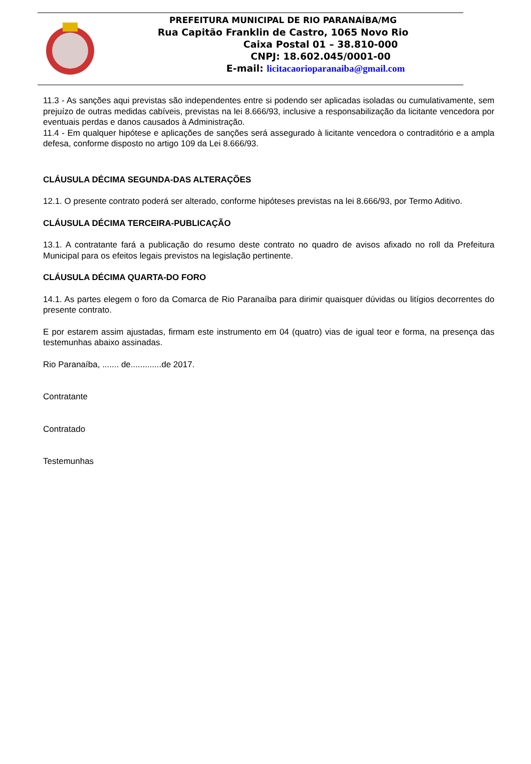PREFEITURA MUNICIPAL DE RIO PARANAÍBA/MG
Rua Capitão Franklin de Castro, 1065 Novo Rio
Caixa Postal 01 – 38.810-000
CNPJ: 18.602.045/0001-00
E-mail: licitacaorioparanaiba@gmail.com
11.3 - As sanções aqui previstas são independentes entre si podendo ser aplicadas isoladas ou cumulativamente, sem prejuízo de outras medidas cabíveis, previstas na lei 8.666/93, inclusive a responsabilização da licitante vencedora por eventuais perdas e danos causados à Administração.
11.4 - Em qualquer hipótese e aplicações de sanções será assegurado à licitante vencedora o contraditório e a ampla defesa, conforme disposto no artigo 109 da Lei 8.666/93.
CLÁUSULA DÉCIMA SEGUNDA-DAS ALTERAÇÕES
12.1. O presente contrato poderá ser alterado, conforme hipóteses previstas na lei 8.666/93, por Termo Aditivo.
CLÁUSULA DÉCIMA TERCEIRA-PUBLICAÇÃO
13.1. A contratante fará a publicação do resumo deste contrato no quadro de avisos afixado no roll da Prefeitura Municipal para os efeitos legais previstos na legislação pertinente.
CLÁUSULA DÉCIMA QUARTA-DO FORO
14.1. As partes elegem o foro da Comarca de Rio Paranaíba para dirimir quaisquer dúvidas ou litígios decorrentes do presente contrato.
E por estarem assim ajustadas, firmam este instrumento em 04 (quatro) vias de igual teor e forma, na presença das testemunhas abaixo assinadas.
Rio Paranaíba, ....... de.............de 2017.
Contratante
Contratado
Testemunhas